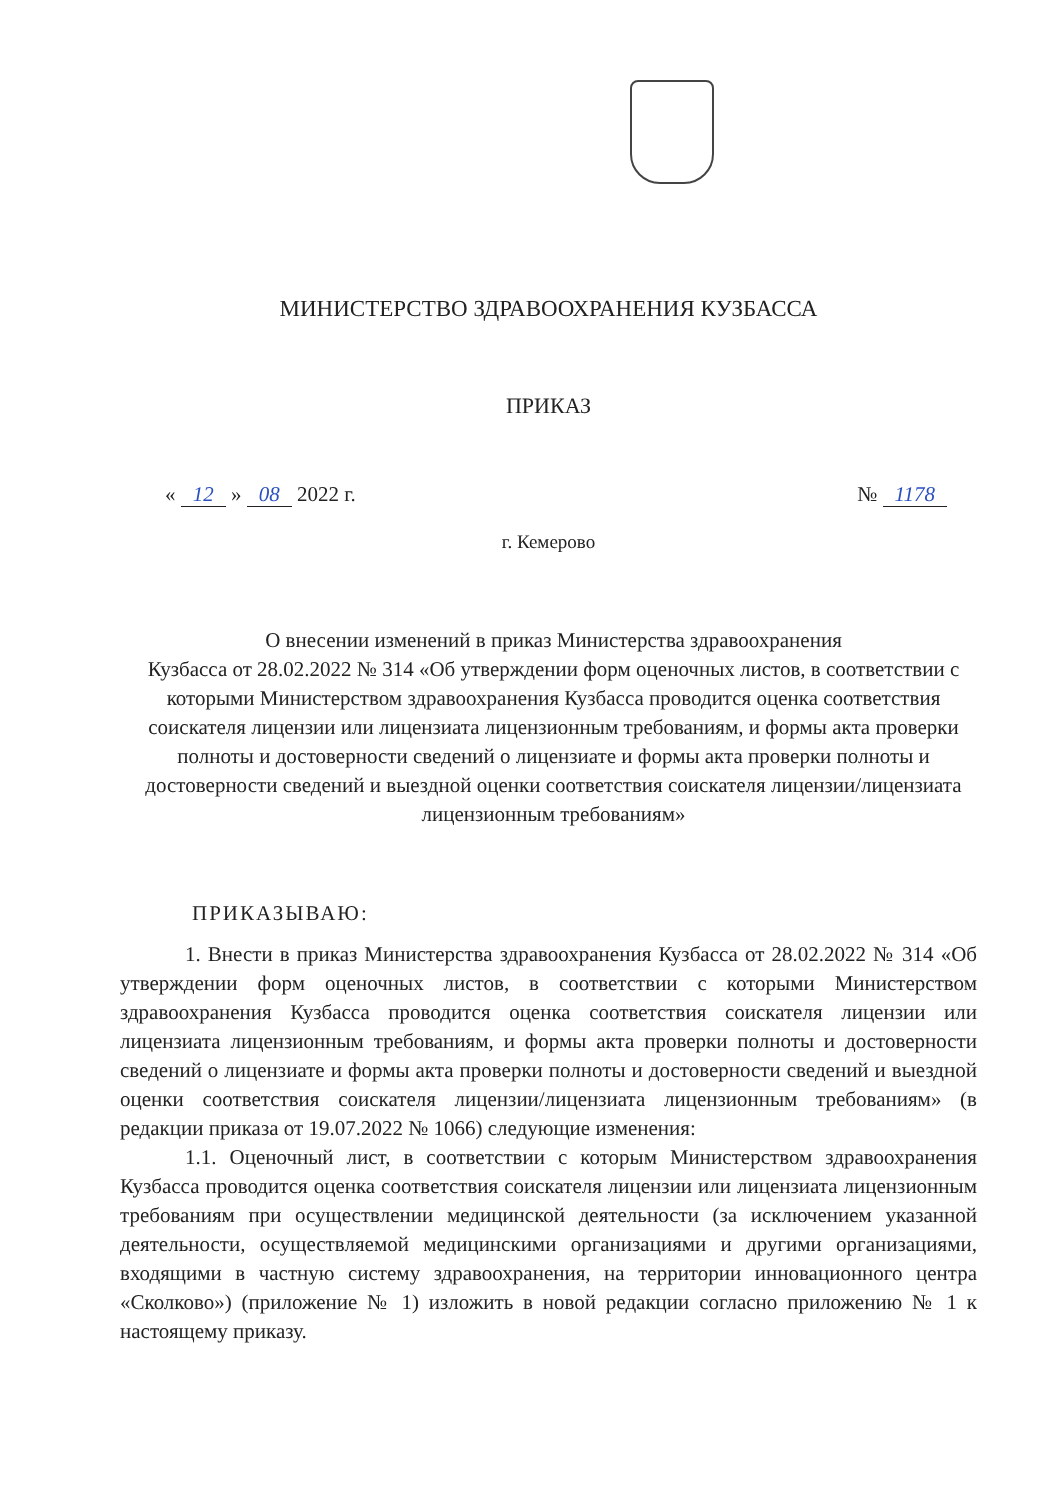МИНИСТЕРСТВО ЗДРАВООХРАНЕНИЯ КУЗБАССА
ПРИКАЗ
« 12 » 08 2022 г. № 1178
г. Кемерово
О внесении изменений в приказ Министерства здравоохранения
Кузбасса от 28.02.2022 № 314 «Об утверждении форм оценочных листов, в соответствии с которыми Министерством здравоохранения Кузбасса проводится оценка соответствия соискателя лицензии или лицензиата лицензионным требованиям, и формы акта проверки полноты и достоверности сведений о лицензиате и формы акта проверки полноты и достоверности сведений и выездной оценки соответствия соискателя лицензии/лицензиата лицензионным требованиям»
ПРИКАЗЫВАЮ:
1. Внести в приказ Министерства здравоохранения Кузбасса от 28.02.2022 № 314 «Об утверждении форм оценочных листов, в соответствии с которыми Министерством здравоохранения Кузбасса проводится оценка соответствия соискателя лицензии или лицензиата лицензионным требованиям, и формы акта проверки полноты и достоверности сведений о лицензиате и формы акта проверки полноты и достоверности сведений и выездной оценки соответствия соискателя лицензии/лицензиата лицензионным требованиям» (в редакции приказа от 19.07.2022 № 1066) следующие изменения:
1.1. Оценочный лист, в соответствии с которым Министерством здравоохранения Кузбасса проводится оценка соответствия соискателя лицензии или лицензиата лицензионным требованиям при осуществлении медицинской деятельности (за исключением указанной деятельности, осуществляемой медицинскими организациями и другими организациями, входящими в частную систему здравоохранения, на территории инновационного центра «Сколково») (приложение № 1) изложить в новой редакции согласно приложению № 1 к настоящему приказу.